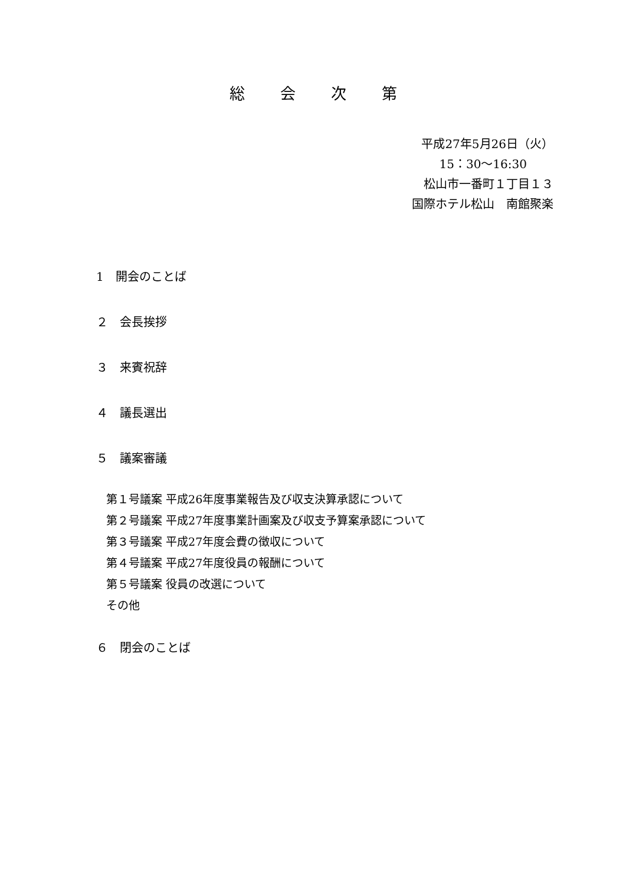総会次第
平成27年5月26日（火）
15：30～16:30
松山市一番町１丁目１３
国際ホテル松山　南館聚楽
1　開会のことば
２　会長挨拶
３　来賓祝辞
４　議長選出
５　議案審議
第１号議案 平成26年度事業報告及び収支決算承認について
第２号議案 平成27年度事業計画案及び収支予算案承認について
第３号議案 平成27年度会費の徴収について
第４号議案 平成27年度役員の報酬について
第５号議案 役員の改選について
その他
６　閉会のことば